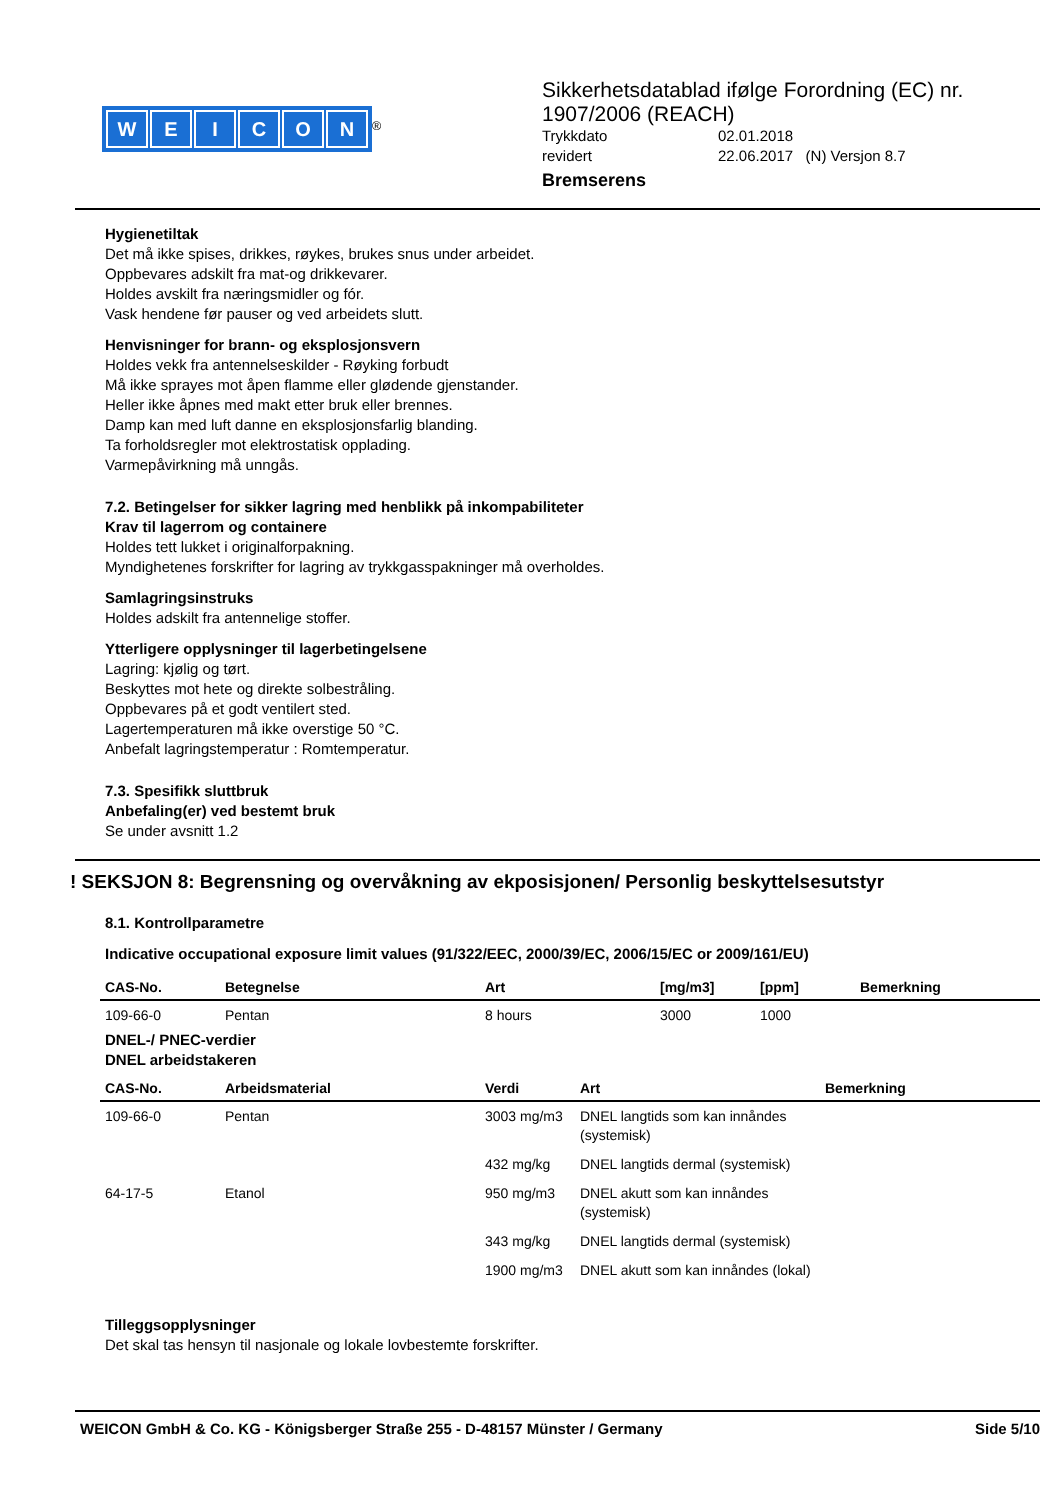WEICON
<sup>®</sup>
Sikkerhetsdatablad ifølge Forordning (EC) nr.
1907/2006 (REACH)
Trykkdato 02.01.2018
revidert 22.06.2017 (N) Versjon 8.7
Bremserens
Hygienetiltak
Det må ikke spises, drikkes, røykes, brukes snus under arbeidet.
Oppbevares adskilt fra mat-og drikkevarer.
Holdes avskilt fra næringsmidler og fór.
Vask hendene før pauser og ved arbeidets slutt.
Henvisninger for brann- og eksplosjonsvern
Holdes vekk fra antennelseskilder - Røyking forbudt
Må ikke sprayes mot åpen flamme eller glødende gjenstander.
Heller ikke åpnes med makt etter bruk eller brennes.
Damp kan med luft danne en eksplosjonsfarlig blanding.
Ta forholdsregler mot elektrostatisk opplading.
Varmepåvirkning må unngås.
7.2. Betingelser for sikker lagring med henblikk på inkompabiliteter
Krav til lagerrom og containere
Holdes tett lukket i originalforpakning.
Myndighetenes forskrifter for lagring av trykkgasspakninger må overholdes.
Samlagringsinstruks
Holdes adskilt fra antennelige stoffer.
Ytterligere opplysninger til lagerbetingelsene
Lagring: kjølig og tørt.
Beskyttes mot hete og direkte solbestråling.
Oppbevares på et godt ventilert sted.
Lagertemperaturen må ikke overstige 50 °C.
Anbefalt lagringstemperatur : Romtemperatur.
7.3. Spesifikk sluttbruk
Anbefaling(er) ved bestemt bruk
Se under avsnitt 1.2
! SEKSJON 8: Begrensning og overvåkning av ekposisjonen/ Personlig beskyttelsesutstyr
8.1. Kontrollparametre
Indicative occupational exposure limit values (91/322/EEC, 2000/39/EC, 2006/15/EC or 2009/161/EU)
| CAS-No. | Betegnelse | Art | [mg/m3] | [ppm] | Bemerkning |
| --- | --- | --- | --- | --- | --- |
| 109-66-0 | Pentan | 8 hours | 3000 | 1000 | |
DNEL-/ PNEC-verdier
DNEL arbeidstakeren
| CAS-No. | Arbeidsmaterial | Verdi | Art | Bemerkning |
| --- | --- | --- | --- | --- |
| 109-66-0 | Pentan | 3003 mg/m3 | DNEL langtids som kan innåndes (systemisk) | |
| | | 432 mg/kg | DNEL langtids dermal (systemisk) | |
| 64-17-5 | Etanol | 950 mg/m3 | DNEL akutt som kan innåndes (systemisk) | |
| | | 343 mg/kg | DNEL langtids dermal (systemisk) | |
| | | 1900 mg/m3 | DNEL akutt som kan innåndes (lokal) | |
Tilleggsopplysninger
Det skal tas hensyn til nasjonale og lokale lovbestemte forskrifter.
WEICON GmbH & Co. KG - Königsberger Straße 255 - D-48157 Münster / Germany Side 5/10